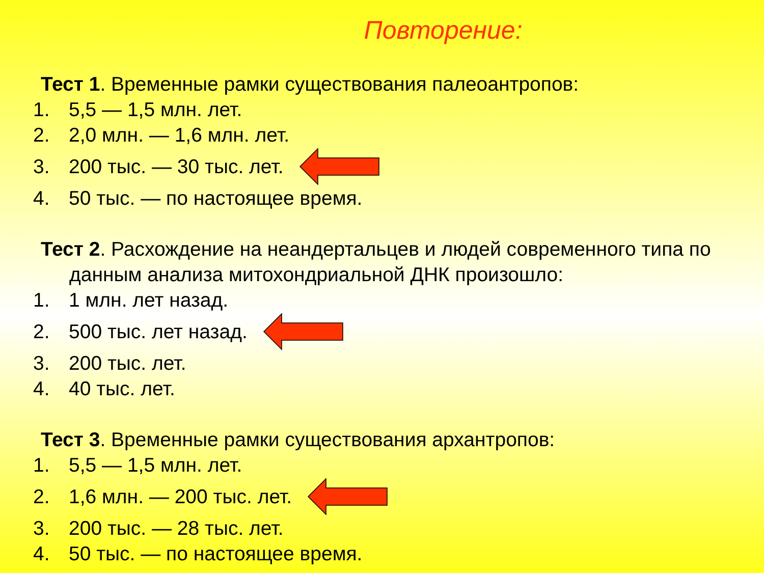Повторение:
Тест 1. Временные рамки существования палеоантропов:
1. 5,5 — 1,5 млн. лет.
2. 2,0 млн. — 1,6 млн. лет.
3. 200 тыс. — 30 тыс. лет.
4. 50 тыс. — по настоящее время.
Тест 2. Расхождение на неандертальцев и людей современного типа по данным анализа митохондриальной ДНК произошло:
1. 1 млн. лет назад.
2. 500 тыс. лет назад.
3. 200 тыс. лет.
4. 40 тыс. лет.
Тест 3. Временные рамки существования архантропов:
1. 5,5 — 1,5 млн. лет.
2. 1,6 млн. — 200 тыс. лет.
3. 200 тыс. — 28 тыс. лет.
4. 50 тыс. — по настоящее время.